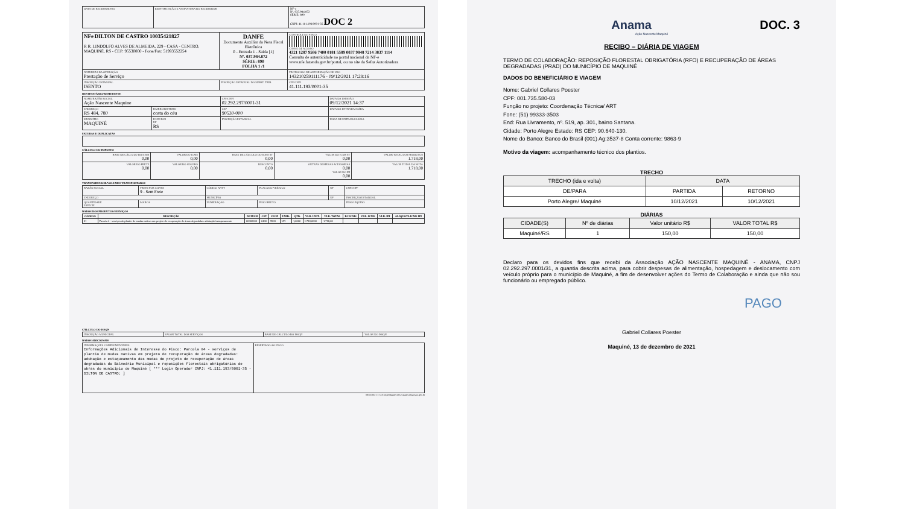| DATA DE RECEBIMENTO | IDENTIFICAÇÃO E ASSINATURA DO RECEBEDOR | NF-e Nº. 037.984.872 SÉRIE: 890 CNPJ: 41.111.193/0001-35 DOC 2 |
| NFe DILTON DE CASTRO 10035421827 R R. LINDOLFO ALVES DE ALMEIDA, 229 - CASA - CENTRO, MAQUINÉ, RS - CEP: 95530000 - Fone/Fax: 51993552254 | DANFE Documento Auxiliar da Nota Fiscal Eletrônica 0 - Entrada 1 - Saída [1] Nº. 037.984.872 SÉRIE: 890 FOLHA 1 /1 | CONTROLE DO FISCO CHAVE DE ACESSO 4321 1287 9586 7400 0181 5589 0037 9848 7214 3837 1114 Consulta de autenticidade no portal nacional da NF-e www.nfe.fazenda.gov.br/portal, ou no site da Sefaz Autorizadora |
| NATUREZA DA OPERAÇÃO Prestação de Serviço | | PROTOCOLO DE AUTORIZAÇÃO DE USO 143210259111176 - 09/12/2021 17:29:16 |
| INSCRIÇÃO ESTADUAL ISENTO | INSCRIÇÃO ESTADUAL DO SUBST. TRIB. | CPF/CNPJ 41.111.193/0001-35 |
DESTINATÁRIO/REMETENTE
| NOME/RAZÃO SOCIAL Ação Nascente Maquine | | CPF/CNPJ 02.292.297/0001-31 | DATA DA EMISSÃO 09/12/2021 14:37 |
| ENDEREÇO RS 484, 780 | BAIRRO/DISTRITO costa do céu | CEP 90530-000 | DATA DA ENTRADA/SAÍDA |
| MUNICÍPIO MAQUINÉ | FONE/FAX UF RS | INSCRIÇÃO ESTADUAL | HORA DE ENTRADA/SAÍDA |
FATURAS E DUPLICATAS
CÁLCULO DO IMPOSTO
| BASE DE CÁLCULO DO ICMS 0,00 | VALOR DO ICMS 0,00 | BASE DE CÁLCULO DO ICMS ST 0,00 | VALOR DO ICMS ST 0,00 | VALOR TOTAL DOS PRODUTOS 1.718,00 |
| VALOR DO FRETE 0,00 | VALOR DO SEGURO 0,00 | DESCONTO 0,00 | OUTRAS DESPESAS ACESSÓRIAS 0,00 VALOR DO IPI 0,00 | VALOR TOTAL DA NOTA 1.718,00 |
TRANSPORTADOR/VOLUMES TRANSPORTADOS
| RAZÃO SOCIAL | FRETE POR CONTA 9 - Sem Frete | CÓDIGO ANTT | PLACA DO VEÍCULO | UF | CNPJ/CPF |
| ENDEREÇO | | MUNICÍPIO | | UF | INSCRIÇÃO ESTADUAL |
| QUANTIDADE ESPÉCIE | MARCA | NUMERAÇÃO | PESO BRUTO | | PESO LÍQUIDO |
DADOS DOS PRODUTOS/SERVIÇOS
| CÓDIGO | DESCRIÇÃO | NCM/SH | CST | CFOP | UNID. | QTD. | VLR. UNIT. | VLR. TOTAL | BC ICMS | VLR. ICMS | VLR. IPI | ALÍQUOTA ICMS IPI |
| --- | --- | --- | --- | --- | --- | --- | --- | --- | --- | --- | --- | --- |
| 01 | Parcela 4 - serviços de plantio de mudas nativas em projeto de recuperação de áreas degradadas: adubação/estaqueamento | 00000000 | 0400 | 5933 | UN | 1,0000 | 1.718,0000 | 1.718,00 | | | | |
CÁLCULO DO ISSQN
| INSCRIÇÃO MUNICIPAL | VALOR TOTAL DOS SERVIÇOS | BASE DE CÁLCULO DO ISSQN | VALOR DO ISSQN |
DADOS ADICIONAIS
| INFORMAÇÕES COMPLEMENTARES Informações Adicionais de Interesse do Fisco: Parcela 04 - serviços de plantio de mudas nativas em projeto de recuperação de áreas degradadas: adubação e estaqueamento das mudas do projeto de recuperação de áreas degradadas do Balneário Municipal e reposições florestais obrigatórias de obras do município de Maquiné [ *** Login Operador CNPJ: 41.111.193/0001-35 - DILTON DE CASTRO; ] | RESERVADO AO FISCO |
09/12/2021 17:23:34 produzino nfe-extranet.sefazrs.rs.gov.br
Anama DOC. 3
Ação Nascente Maquiné
RECIBO – DIÁRIA DE VIAGEM
TERMO DE COLABORAÇÃO: REPOSIÇÃO FLORESTAL OBRIGATÓRIA (RFO) E RECUPERAÇÃO DE ÁREAS DEGRADADAS (PRAD) DO MUNICÍPIO DE MAQUINÉ
DADOS DO BENEFICIÁRIO E VIAGEM
Nome: Gabriel Collares Poester
CPF: 001.735.580-03
Função no projeto: Coordenação Técnica/ ART
Fone: (51) 99333-3503
End: Rua Livramento, nº. 519, ap. 301, bairro Santana.
Cidade: Porto Alegre Estado: RS CEP: 90.640-130.
Nome do Banco: Banco do Brasil (001) Ag:3537-8 Conta corrente: 9863-9
Motivo da viagem: acompanhamento técnico dos plantios.
TRECHO
| TRECHO (ida e volta) | DATA | |
| --- | --- | --- |
| DE/PARA | PARTIDA | RETORNO |
| Porto Alegre/ Maquiné | 10/12/2021 | 10/12/2021 |
DIÁRIAS
| CIDADE(S) | Nº de diárias | Valor unitário R$ | VALOR TOTAL R$ |
| --- | --- | --- | --- |
| Maquiné/RS | 1 | 150,00 | 150,00 |
Declaro para os devidos fins que recebi da Associação AÇÃO NASCENTE MAQUINÉ - ANAMA, CNPJ 02.292.297.0001/31, a quantia descrita acima, para cobrir despesas de alimentação, hospedagem e deslocamento com veículo próprio para o município de Maquiné, a fim de desenvolver ações do Termo de Colaboração e ainda que não sou funcionário ou empregado público.
PAGO
Gabriel Collares Poester
Maquiné, 13 de dezembro de 2021